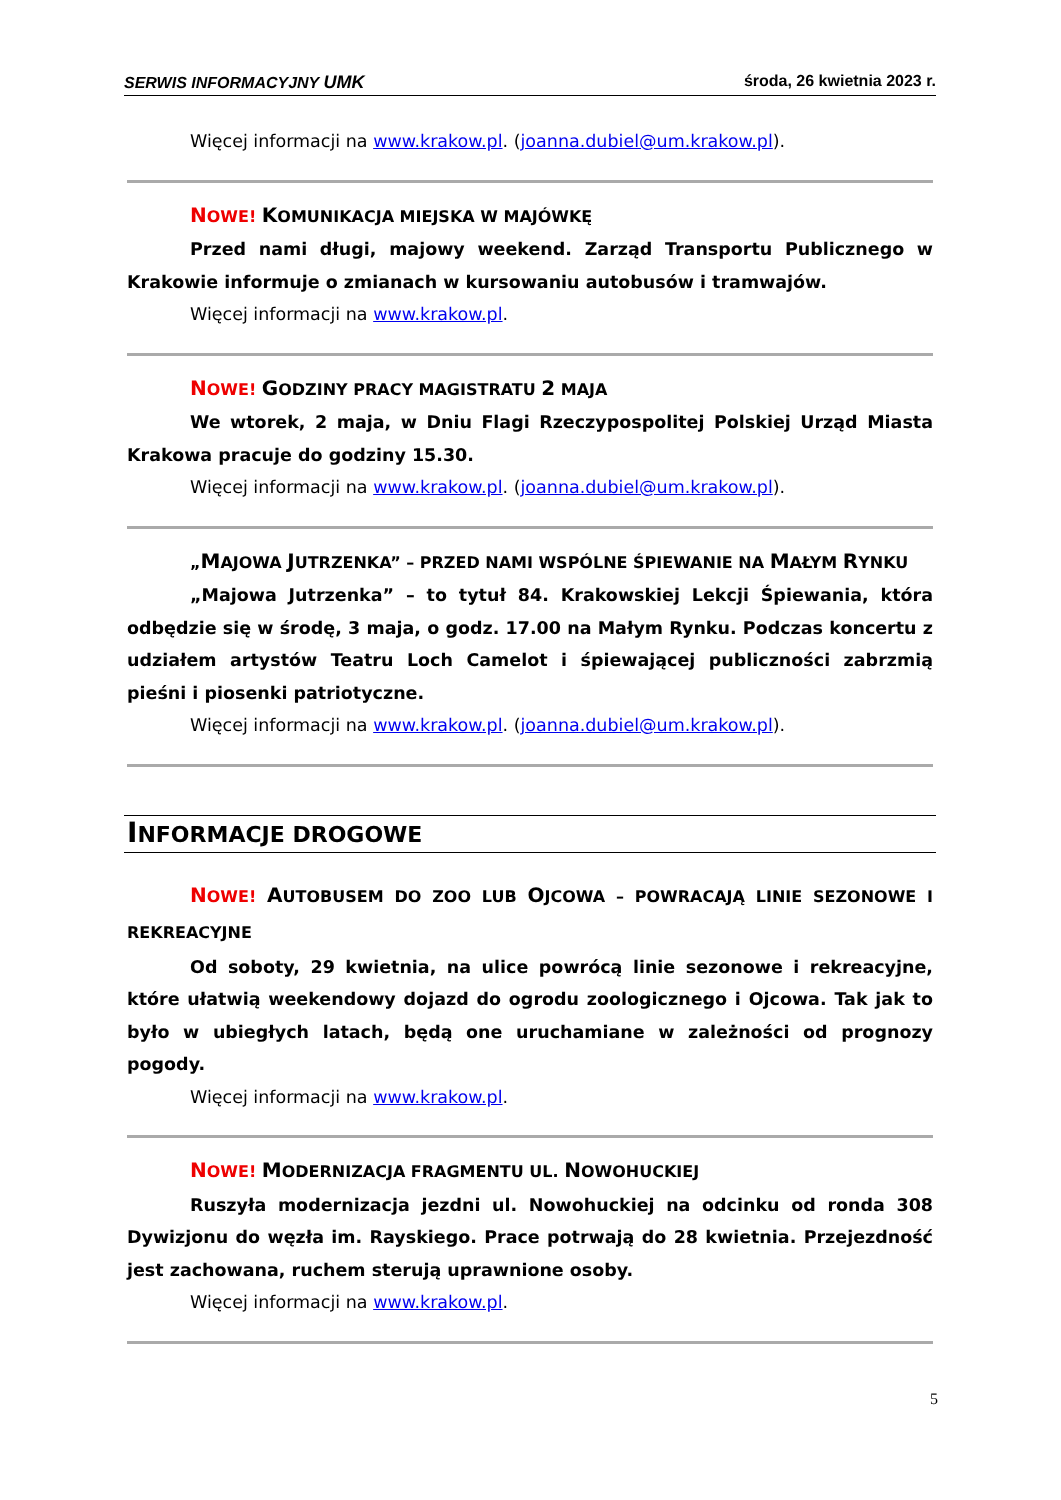SERWIS INFORMACYJNY UMK środa, 26 kwietnia 2023 r.
Więcej informacji na www.krakow.pl. (joanna.dubiel@um.krakow.pl).
NOWE! KOMUNIKACJA MIEJSKA W MAJÓWKĘ
Przed nami długi, majowy weekend. Zarząd Transportu Publicznego w Krakowie informuje o zmianach w kursowaniu autobusów i tramwajów.
Więcej informacji na www.krakow.pl.
NOWE! GODZINY PRACY MAGISTRATU 2 MAJA
We wtorek, 2 maja, w Dniu Flagi Rzeczypospolitej Polskiej Urząd Miasta Krakowa pracuje do godziny 15.30.
Więcej informacji na www.krakow.pl. (joanna.dubiel@um.krakow.pl).
„MAJOWA JUTRZENKA” – PRZED NAMI WSPÓLNE ŚPIEWANIE NA MAŁYM RYNKU
„Majowa Jutrzenka” – to tytuł 84. Krakowskiej Lekcji Śpiewania, która odbędzie się w środę, 3 maja, o godz. 17.00 na Małym Rynku. Podczas koncertu z udziałem artystów Teatru Loch Camelot i śpiewającej publiczności zabrzmią pieśni i piosenki patriotyczne.
Więcej informacji na www.krakow.pl. (joanna.dubiel@um.krakow.pl).
INFORMACJE DROGOWE
NOWE! AUTOBUSEM DO ZOO LUB OJCOWA – POWRACAJĄ LINIE SEZONOWE I REKREACYJNE
Od soboty, 29 kwietnia, na ulice powrócą linie sezonowe i rekreacyjne, które ułatwią weekendowy dojazd do ogrodu zoologicznego i Ojcowa. Tak jak to było w ubiegłych latach, będą one uruchamiane w zależności od prognozy pogody.
Więcej informacji na www.krakow.pl.
NOWE! MODERNIZACJA FRAGMENTU UL. NOWOHUCKIEJ
Ruszyła modernizacja jezdni ul. Nowohuckiej na odcinku od ronda 308 Dywizjonu do węzła im. Rayskiego. Prace potrwają do 28 kwietnia. Przejezdność jest zachowana, ruchem sterują uprawnione osoby.
Więcej informacji na www.krakow.pl.
5